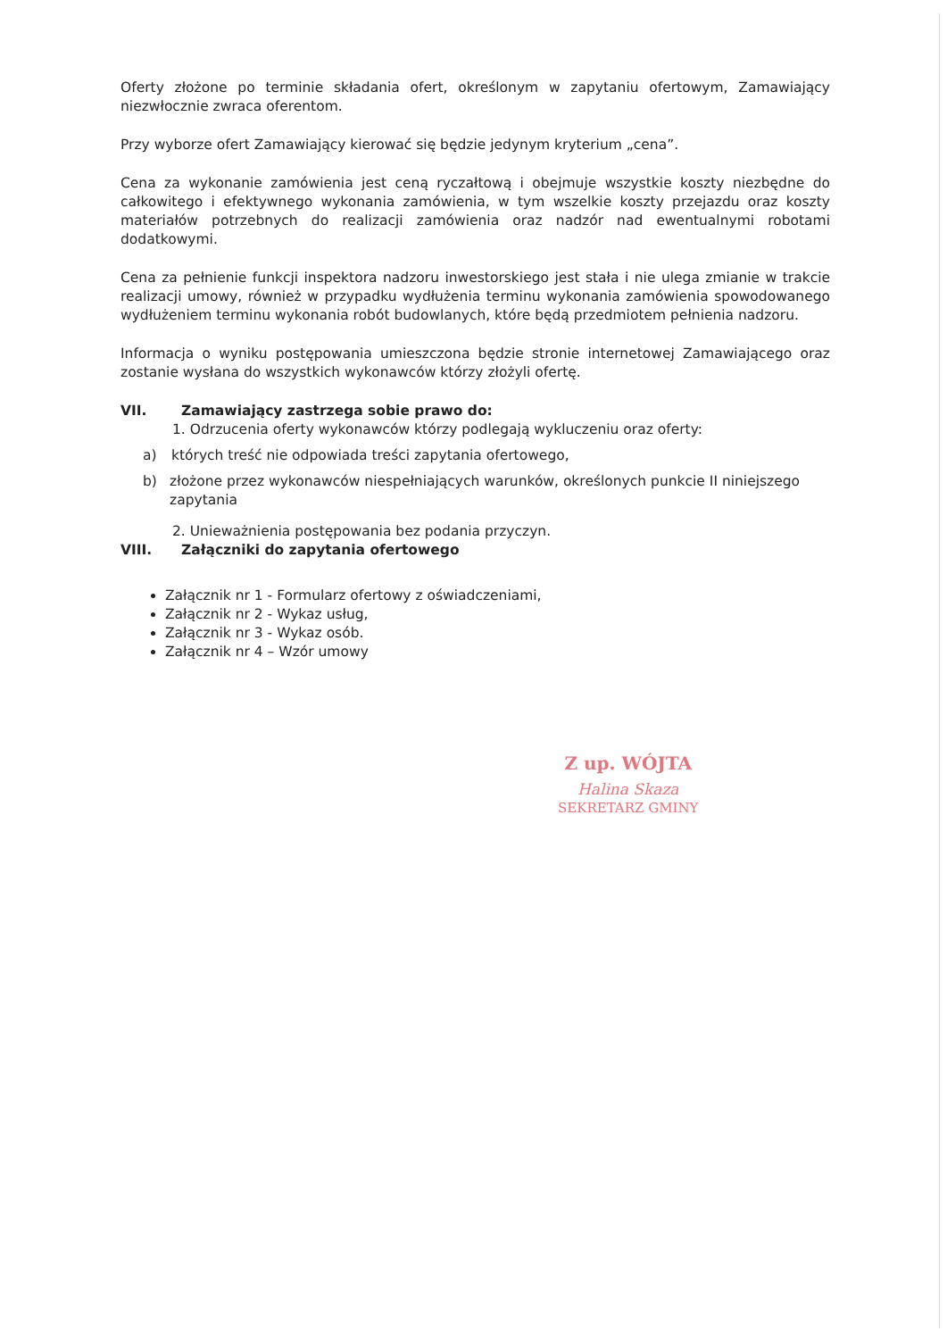Oferty złożone po terminie składania ofert, określonym w zapytaniu ofertowym, Zamawiający niezwłocznie zwraca oferentom.
Przy wyborze ofert Zamawiający kierować się będzie jedynym kryterium „cena”.
Cena za wykonanie zamówienia jest ceną ryczałtową i obejmuje wszystkie koszty niezbędne do całkowitego i efektywnego wykonania zamówienia, w tym wszelkie koszty przejazdu oraz koszty materiałów potrzebnych do realizacji zamówienia oraz nadzór nad ewentualnymi robotami dodatkowymi.
Cena za pełnienie funkcji inspektora nadzoru inwestorskiego jest stała i nie ulega zmianie w trakcie realizacji umowy, również w przypadku wydłużenia terminu wykonania zamówienia spowodowanego wydłużeniem terminu wykonania robót budowlanych, które będą przedmiotem pełnienia nadzoru.
Informacja o wyniku postępowania umieszczona będzie stronie internetowej Zamawiającego oraz zostanie wysłana do wszystkich wykonawców którzy złożyli ofertę.
VII. Zamawiający zastrzega sobie prawo do:
1. Odrzucenia oferty wykonawców którzy podlegają wykluczeniu oraz oferty:
a) których treść nie odpowiada treści zapytania ofertowego,
b) złożone przez wykonawców niespełniających warunków, określonych punkcie II niniejszego zapytania
2. Unieważnienia postępowania bez podania przyczyn.
VIII. Załączniki do zapytania ofertowego
Załącznik nr 1 - Formularz ofertowy z oświadczeniami,
Załącznik nr 2 - Wykaz usług,
Załącznik nr 3 - Wykaz osób.
Załącznik nr 4 – Wzór umowy
Z up. WÓJTA
Halina Skaza
SEKRETARZ GMINY